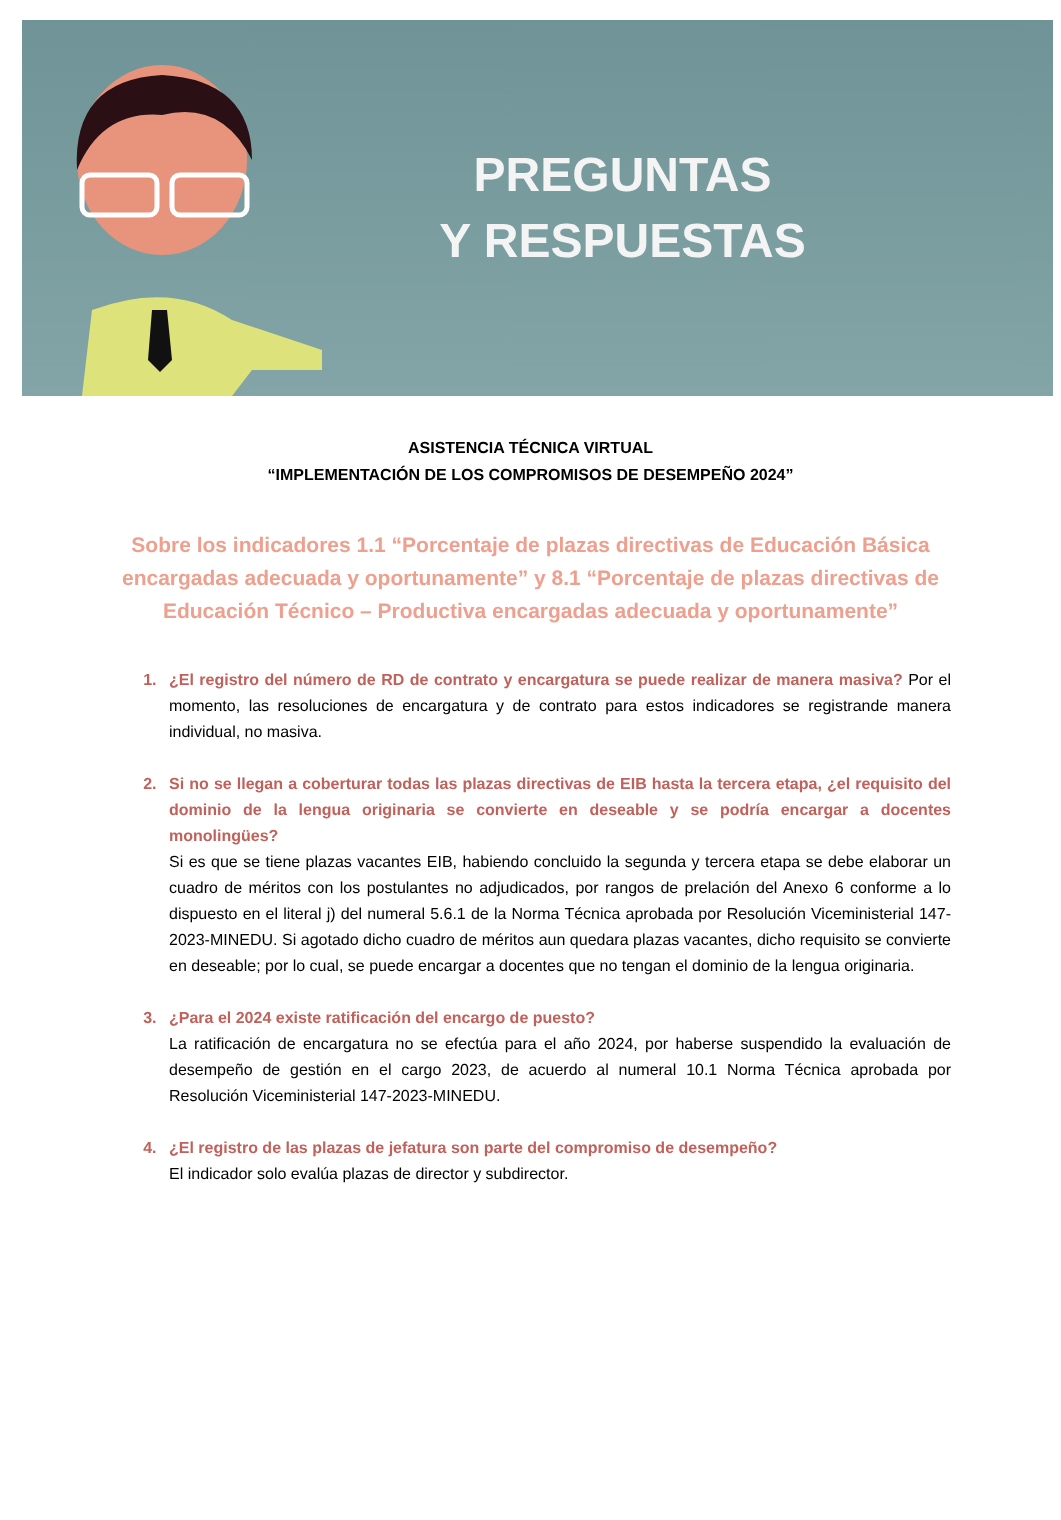PREGUNTAS
Y RESPUESTAS
ASISTENCIA TÉCNICA VIRTUAL
“IMPLEMENTACIÓN DE LOS COMPROMISOS DE DESEMPEÑO 2024”
Sobre los indicadores 1.1 “Porcentaje de plazas directivas de Educación Básica encargadas adecuada y oportunamente” y 8.1 “Porcentaje de plazas directivas de Educación Técnico – Productiva encargadas adecuada y oportunamente”
¿El registro del número de RD de contrato y encargatura se puede realizar de manera masiva? Por el momento, las resoluciones de encargatura y de contrato para estos indicadores se registrande manera individual, no masiva.
Si no se llegan a coberturar todas las plazas directivas de EIB hasta la tercera etapa, ¿el requisito del dominio de la lengua originaria se convierte en deseable y se podría encargar a docentes monolingües?
Si es que se tiene plazas vacantes EIB, habiendo concluido la segunda y tercera etapa se debe elaborar un cuadro de méritos con los postulantes no adjudicados, por rangos de prelación del Anexo 6 conforme a lo dispuesto en el literal j) del numeral 5.6.1 de la Norma Técnica aprobada por Resolución Viceministerial 147-2023-MINEDU. Si agotado dicho cuadro de méritos aun quedara plazas vacantes, dicho requisito se convierte en deseable; por lo cual, se puede encargar a docentes que no tengan el dominio de la lengua originaria.
¿Para el 2024 existe ratificación del encargo de puesto?
La ratificación de encargatura no se efectúa para el año 2024, por haberse suspendido la evaluación de desempeño de gestión en el cargo 2023, de acuerdo al numeral 10.1 Norma Técnica aprobada por Resolución Viceministerial 147-2023-MINEDU.
¿El registro de las plazas de jefatura son parte del compromiso de desempeño?
El indicador solo evalúa plazas de director y subdirector.